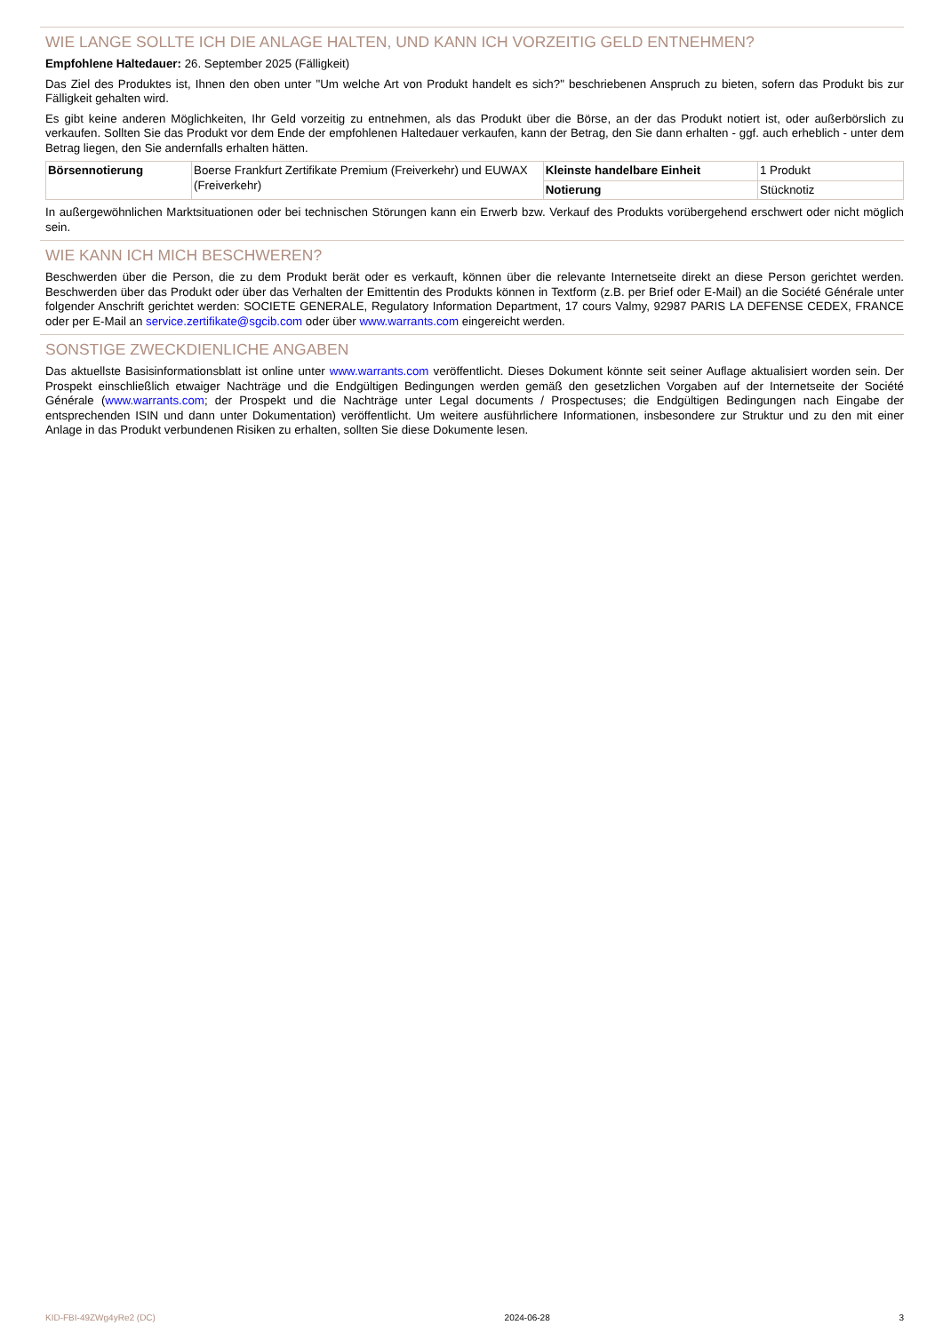WIE LANGE SOLLTE ICH DIE ANLAGE HALTEN, UND KANN ICH VORZEITIG GELD ENTNEHMEN?
Empfohlene Haltedauer: 26. September 2025 (Fälligkeit)
Das Ziel des Produktes ist, Ihnen den oben unter "Um welche Art von Produkt handelt es sich?" beschriebenen Anspruch zu bieten, sofern das Produkt bis zur Fälligkeit gehalten wird.
Es gibt keine anderen Möglichkeiten, Ihr Geld vorzeitig zu entnehmen, als das Produkt über die Börse, an der das Produkt notiert ist, oder außerbörslich zu verkaufen. Sollten Sie das Produkt vor dem Ende der empfohlenen Haltedauer verkaufen, kann der Betrag, den Sie dann erhalten - ggf. auch erheblich - unter dem Betrag liegen, den Sie andernfalls erhalten hätten.
| Börsennotierung | Boerse Frankfurt Zertifikate Premium (Freiverkehr) und EUWAX (Freiverkehr) | Kleinste handelbare Einheit | 1 Produkt |
| | | Notierung | Stücknotiz |
In außergewöhnlichen Marktsituationen oder bei technischen Störungen kann ein Erwerb bzw. Verkauf des Produkts vorübergehend erschwert oder nicht möglich sein.
WIE KANN ICH MICH BESCHWEREN?
Beschwerden über die Person, die zu dem Produkt berät oder es verkauft, können über die relevante Internetseite direkt an diese Person gerichtet werden. Beschwerden über das Produkt oder über das Verhalten der Emittentin des Produkts können in Textform (z.B. per Brief oder E-Mail) an die Société Générale unter folgender Anschrift gerichtet werden: SOCIETE GENERALE, Regulatory Information Department, 17 cours Valmy, 92987 PARIS LA DEFENSE CEDEX, FRANCE oder per E-Mail an service.zertifikate@sgcib.com oder über www.warrants.com eingereicht werden.
SONSTIGE ZWECKDIENLICHE ANGABEN
Das aktuellste Basisinformationsblatt ist online unter www.warrants.com veröffentlicht. Dieses Dokument könnte seit seiner Auflage aktualisiert worden sein. Der Prospekt einschließlich etwaiger Nachträge und die Endgültigen Bedingungen werden gemäß den gesetzlichen Vorgaben auf der Internetseite der Société Générale (www.warrants.com; der Prospekt und die Nachträge unter Legal documents / Prospectuses; die Endgültigen Bedingungen nach Eingabe der entsprechenden ISIN und dann unter Dokumentation) veröffentlicht. Um weitere ausführlichere Informationen, insbesondere zur Struktur und zu den mit einer Anlage in das Produkt verbundenen Risiken zu erhalten, sollten Sie diese Dokumente lesen.
KID-FBI-49ZWg4yRe2 (DC) 2024-06-28 3